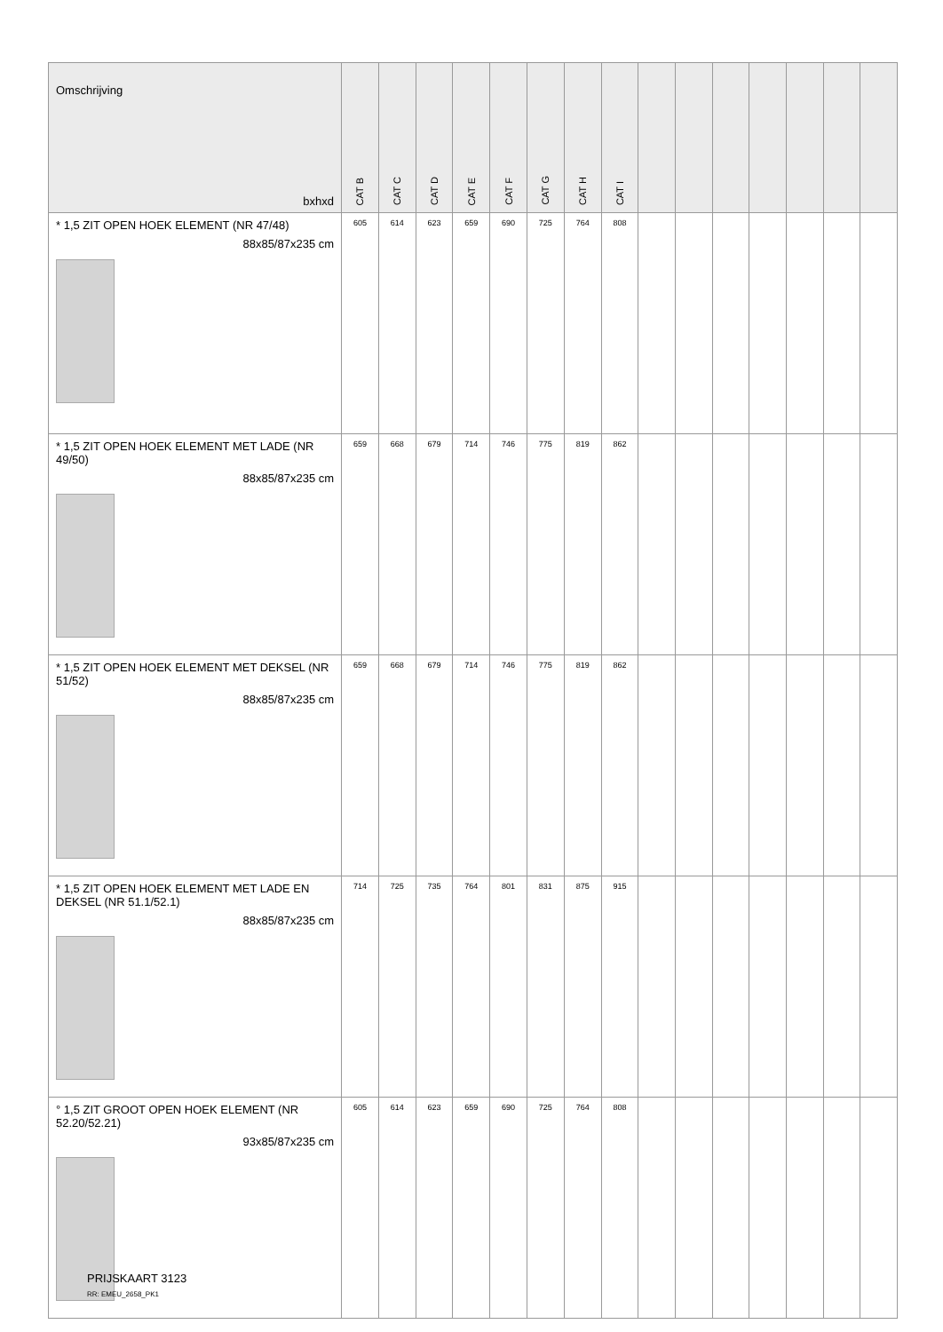| Omschrijving bxhxd | CAT B | CAT C | CAT D | CAT E | CAT F | CAT G | CAT H | CAT I | | | | | | | |
| --- | --- | --- | --- | --- | --- | --- | --- | --- | --- | --- | --- | --- | --- | --- | --- |
| * 1,5 ZIT OPEN HOEK ELEMENT (NR 47/48) 88x85/87x235 cm | 605 | 614 | 623 | 659 | 690 | 725 | 764 | 808 | | | | | | | |
| * 1,5 ZIT OPEN HOEK ELEMENT MET LADE (NR 49/50) 88x85/87x235 cm | 659 | 668 | 679 | 714 | 746 | 775 | 819 | 862 | | | | | | | |
| * 1,5 ZIT OPEN HOEK ELEMENT MET DEKSEL (NR 51/52) 88x85/87x235 cm | 659 | 668 | 679 | 714 | 746 | 775 | 819 | 862 | | | | | | | |
| * 1,5 ZIT OPEN HOEK ELEMENT MET LADE EN DEKSEL (NR 51.1/52.1) 88x85/87x235 cm | 714 | 725 | 735 | 764 | 801 | 831 | 875 | 915 | | | | | | | |
| ° 1,5 ZIT GROOT OPEN HOEK ELEMENT (NR 52.20/52.21) 93x85/87x235 cm | 605 | 614 | 623 | 659 | 690 | 725 | 764 | 808 | | | | | | | |
PRIJSKAART 3123
RR: EMEU_2658_PK1